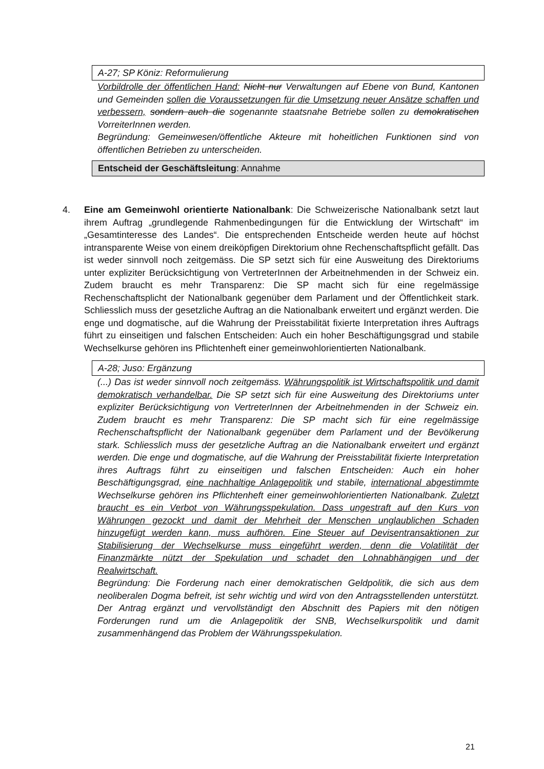A-27; SP Köniz: Reformulierung
Vorbildrolle der öffentlichen Hand: Nicht nur Verwaltungen auf Ebene von Bund, Kantonen und Gemeinden sollen die Voraussetzungen für die Umsetzung neuer Ansätze schaffen und verbessern, sondern auch die sogenannte staatsnahe Betriebe sollen zu demokratischen VorreiterInnen werden.
Begründung: Gemeinwesen/öffentliche Akteure mit hoheitlichen Funktionen sind von öffentlichen Betrieben zu unterscheiden.
Entscheid der Geschäftsleitung: Annahme
4. Eine am Gemeinwohl orientierte Nationalbank: Die Schweizerische Nationalbank setzt laut ihrem Auftrag „grundlegende Rahmenbedingungen für die Entwicklung der Wirtschaft“ im „Gesamtinteresse des Landes“. Die entsprechenden Entscheide werden heute auf höchst intransparente Weise von einem dreiköpfigen Direktorium ohne Rechenschaftspflicht gefällt. Das ist weder sinnvoll noch zeitgemäss. Die SP setzt sich für eine Ausweitung des Direktoriums unter expliziter Berücksichtigung von VertreterInnen der Arbeitnehmenden in der Schweiz ein. Zudem braucht es mehr Transparenz: Die SP macht sich für eine regelmässige Rechenschaftsplicht der Nationalbank gegenüber dem Parlament und der Öffentlichkeit stark. Schliesslich muss der gesetzliche Auftrag an die Nationalbank erweitert und ergänzt werden. Die enge und dogmatische, auf die Wahrung der Preisstabilität fixierte Interpretation ihres Auftrags führt zu einseitigen und falschen Entscheiden: Auch ein hoher Beschäftigungsgrad und stabile Wechselkurse gehören ins Pflichtenheft einer gemeinwohlorientierten Nationalbank.
A-28; Juso: Ergänzung
(...) Das ist weder sinnvoll noch zeitgemäss. Währungspolitik ist Wirtschaftspolitik und damit demokratisch verhandelbar. Die SP setzt sich für eine Ausweitung des Direktoriums unter expliziter Berücksichtigung von VertreterInnen der Arbeitnehmenden in der Schweiz ein. Zudem braucht es mehr Transparenz: Die SP macht sich für eine regelmässige Rechenschaftspflicht der Nationalbank gegenüber dem Parlament und der Bevölkerung stark. Schliesslich muss der gesetzliche Auftrag an die Nationalbank erweitert und ergänzt werden. Die enge und dogmatische, auf die Wahrung der Preisstabilität fixierte Interpretation ihres Auftrags führt zu einseitigen und falschen Entscheiden: Auch ein hoher Beschäftigungsgrad, eine nachhaltige Anlagepolitik und stabile, international abgestimmte Wechselkurse gehören ins Pflichtenheft einer gemeinwohlorientierten Nationalbank. Zuletzt braucht es ein Verbot von Währungsspekulation. Dass ungestraft auf den Kurs von Währungen gezockt und damit der Mehrheit der Menschen unglaublichen Schaden hinzugefügt werden kann, muss aufhören. Eine Steuer auf Devisentransaktionen zur Stabilisierung der Wechselkurse muss eingeführt werden, denn die Volatilität der Finanzmärkte nützt der Spekulation und schadet den Lohnabhängigen und der Realwirtschaft.
Begründung: Die Forderung nach einer demokratischen Geldpolitik, die sich aus dem neoliberalen Dogma befreit, ist sehr wichtig und wird von den Antragsstellenden unterstützt. Der Antrag ergänzt und vervollständigt den Abschnitt des Papiers mit den nötigen Forderungen rund um die Anlagepolitik der SNB, Wechselkurspolitik und damit zusammenhängend das Problem der Währungsspekulation.
21